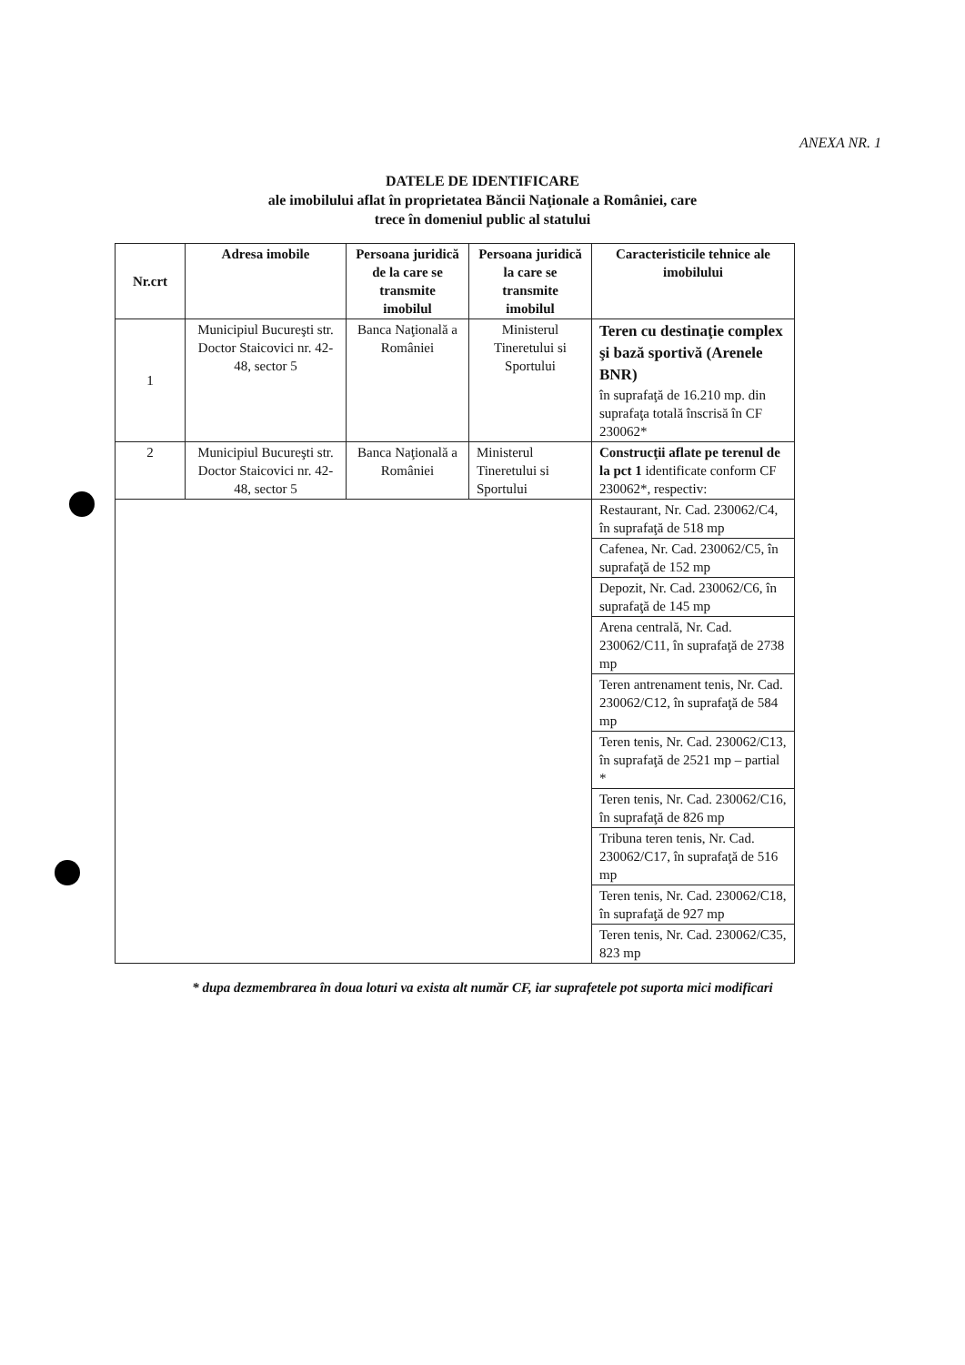ANEXA NR. 1
DATELE DE IDENTIFICARE
ale imobilului aflat în proprietatea Băncii Naţionale a României, care
trece în domeniul public al statului
| Nr.crt | Adresa imobile | Persoana juridică de la care se transmite imobilul | Persoana juridică la care se transmite imobilul | Caracteristicile tehnice ale imobilului |
| --- | --- | --- | --- | --- |
| 1 | Municipiul Bucureşti str. Doctor Staicovici nr. 42-48, sector 5 | Banca Naţională a României | Ministerul Tineretului si Sportului | Teren cu destinaţie complex şi bază sportivă (Arenele BNR) în suprafaţă de 16.210 mp. din suprafaţa totală înscrisă în CF 230062* |
| 2 | Municipiul Bucureşti str. Doctor Staicovici nr. 42-48, sector 5 | Banca Naţională a României | Ministerul Tineretului si Sportului | Construcţii aflate pe terenul de la pct 1 identificate conform CF 230062*, respectiv: |
| | | | | Restaurant, Nr. Cad. 230062/C4, în suprafaţă de 518 mp |
| | | | | Cafenea, Nr. Cad. 230062/C5, în suprafaţă de 152 mp |
| | | | | Depozit, Nr. Cad. 230062/C6, în suprafaţă de 145 mp |
| | | | | Arena centrală, Nr. Cad. 230062/C11, în suprafaţă de 2738 mp |
| | | | | Teren antrenament tenis, Nr. Cad. 230062/C12, în suprafaţă de 584 mp |
| | | | | Teren tenis, Nr. Cad. 230062/C13, în suprafaţă de 2521 mp – partial * |
| | | | | Teren tenis, Nr. Cad. 230062/C16, în suprafaţă de 826 mp |
| | | | | Tribuna teren tenis, Nr. Cad. 230062/C17, în suprafaţă de 516 mp |
| | | | | Teren tenis, Nr. Cad. 230062/C18, în suprafaţă de 927 mp |
| | | | | Teren tenis, Nr. Cad. 230062/C35, 823 mp |
* dupa dezmembrarea în doua loturi va exista alt număr CF, iar suprafetele pot suporta mici modificari